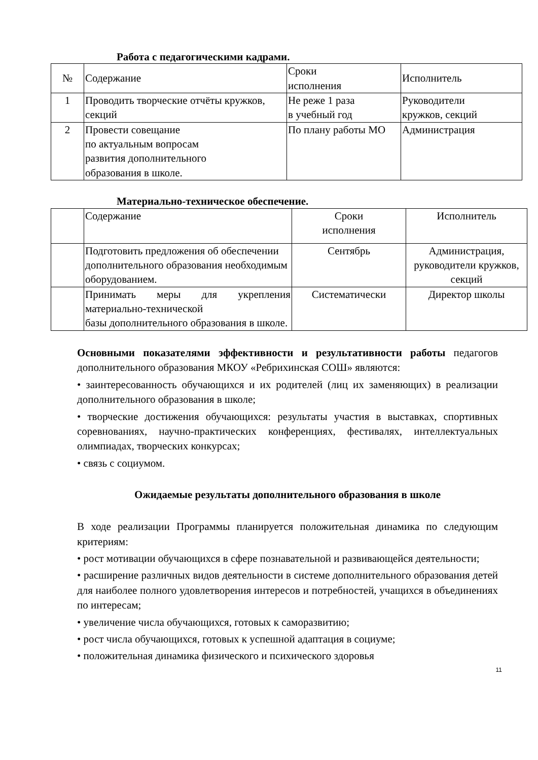Работа с педагогическими кадрами.
| № | Содержание | Сроки исполнения | Исполнитель |
| 1 | Проводить творческие отчёты кружков, секций | Не реже 1 раза в учебный год | Руководители кружков, секций |
| 2 | Провести совещание по актуальным вопросам развития дополнительного образования в школе. | По плану работы МО | Администрация |
Материально-техническое обеспечение.
| | Содержание | Сроки исполнения | Исполнитель |
| | Подготовить предложения об обеспечении дополнительного образования необходимым оборудованием. | Сентябрь | Администрация, руководители кружков, секций |
| | Принимать меры для укрепления материально-технической базы дополнительного образования в школе. | Систематически | Директор школы |
Основными показателями эффективности и результативности работы педагогов дополнительного образования МКОУ «Ребрихинская СОШ» являются:
• заинтересованность обучающихся и их родителей (лиц их заменяющих) в реализации дополнительного образования в школе;
• творческие достижения обучающихся: результаты участия в выставках, спортивных соревнованиях, научно-практических конференциях, фестивалях, интеллектуальных олимпиадах, творческих конкурсах;
• связь с социумом.
Ожидаемые результаты дополнительного образования в школе
В ходе реализации Программы планируется положительная динамика по следующим критериям:
• рост мотивации обучающихся в сфере познавательной и развивающейся деятельности;
• расширение различных видов деятельности в системе дополнительного образования детей для наиболее полного удовлетворения интересов и потребностей, учащихся в объединениях по интересам;
• увеличение числа обучающихся, готовых к саморазвитию;
• рост числа обучающихся, готовых к успешной адаптация в социуме;
• положительная динамика физического и психического здоровья
11